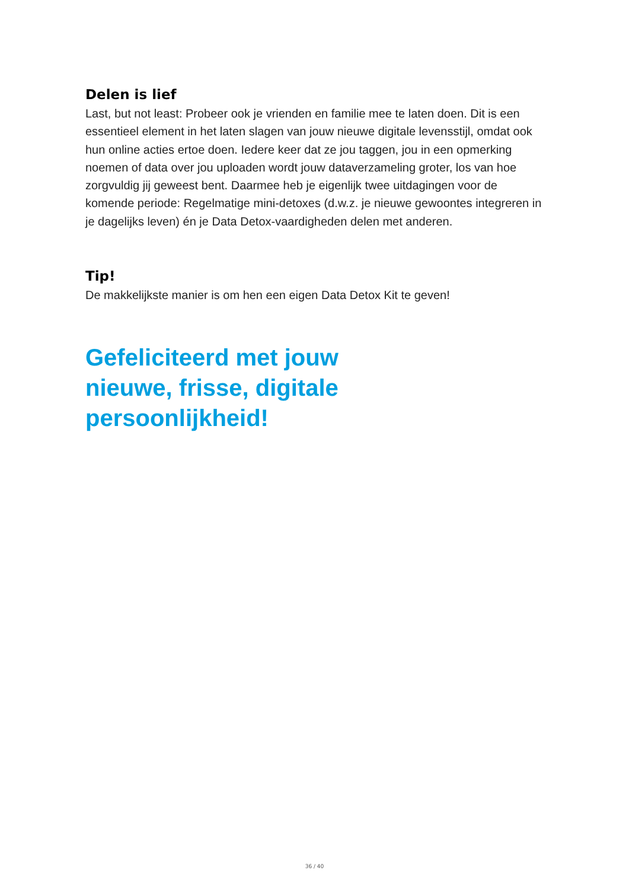Delen is lief
Last, but not least: Probeer ook je vrienden en familie mee te laten doen. Dit is een essentieel element in het laten slagen van jouw nieuwe digitale levensstijl, omdat ook hun online acties ertoe doen. Iedere keer dat ze jou taggen, jou in een opmerking noemen of data over jou uploaden wordt jouw dataverzameling groter, los van hoe zorgvuldig jij geweest bent. Daarmee heb je eigenlijk twee uitdagingen voor de komende periode: Regelmatige mini-detoxes (d.w.z. je nieuwe gewoontes integreren in je dagelijks leven) én je Data Detox-vaardigheden delen met anderen.
Tip!
De makkelijkste manier is om hen een eigen Data Detox Kit te geven!
Gefeliciteerd met jouw nieuwe, frisse, digitale persoonlijkheid!
36 / 40